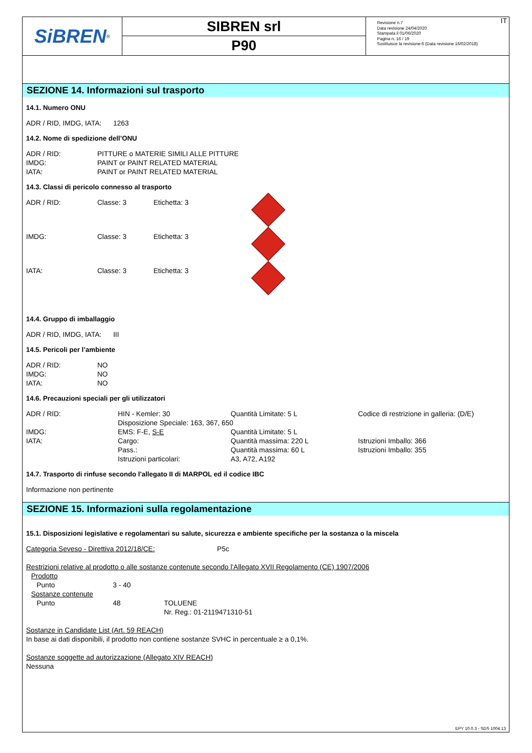SiBREN<sup>®</sup>
SIBREN srl
P90
Revisione n.7
Data revisione 24/04/2020
Stampata il 01/06/2020
Pagina n. 16 / 19
Sostituisce la revisione:6 (Data revisione 16/02/2018)
IT
SEZIONE 14. Informazioni sul trasporto
14.1. Numero ONU
ADR / RID, IMDG, IATA: 1263
14.2. Nome di spedizione dell’ONU
| ADR / RID: | PITTURE o MATERIE SIMILI ALLE PITTURE |
| IMDG: | PAINT or PAINT RELATED MATERIAL |
| IATA: | PAINT or PAINT RELATED MATERIAL |
14.3. Classi di pericolo connesso al trasporto
| ADR / RID: | Classe: 3 | Etichetta: 3 | |
| IMDG: | Classe: 3 | Etichetta: 3 | |
| IATA: | Classe: 3 | Etichetta: 3 | |
14.4. Gruppo di imballaggio
ADR / RID, IMDG, IATA: III
14.5. Pericoli per l’ambiente
| ADR / RID: | NO |
| IMDG: | NO |
| IATA: | NO |
14.6. Precauzioni speciali per gli utilizzatori
| ADR / RID: | HIN - Kemler: 30 | Quantità Limitate: 5 L | Codice di restrizione in galleria: (D/E) |
| | Disposizione Speciale: 163, 367, 650 | | |
| IMDG: | EMS: F-E, S-E | Quantità Limitate: 5 L | |
| IATA: | Cargo: | Quantità massima: 220 L | Istruzioni Imballo: 366 |
| | Pass.: | Quantità massima: 60 L | Istruzioni Imballo: 355 |
| | Istruzioni particolari: | A3, A72, A192 | |
14.7. Trasporto di rinfuse secondo l'allegato II di MARPOL ed il codice IBC
Informazione non pertinente
SEZIONE 15. Informazioni sulla regolamentazione
15.1. Disposizioni legislative e regolamentari su salute, sicurezza e ambiente specifiche per la sostanza o la miscela
Categoria Seveso - Direttiva 2012/18/CE: P5c
Restrizioni relative al prodotto o alle sostanze contenute secondo l'Allegato XVII Regolamento (CE) 1907/2006
| Prodotto | | |
| Punto | 3 - 40 | |
| Sostanze contenute | | |
| Punto | 48 | TOLUENE Nr. Reg.: 01-2119471310-51 |
Sostanze in Candidate List (Art. 59 REACH)
In base ai dati disponibili, il prodotto non contiene sostanze SVHC in percentuale ≥ a 0,1%.
Sostanze soggette ad autorizzazione (Allegato XIV REACH)
Nessuna
EPY 10.0.3 - SDS 1004.13